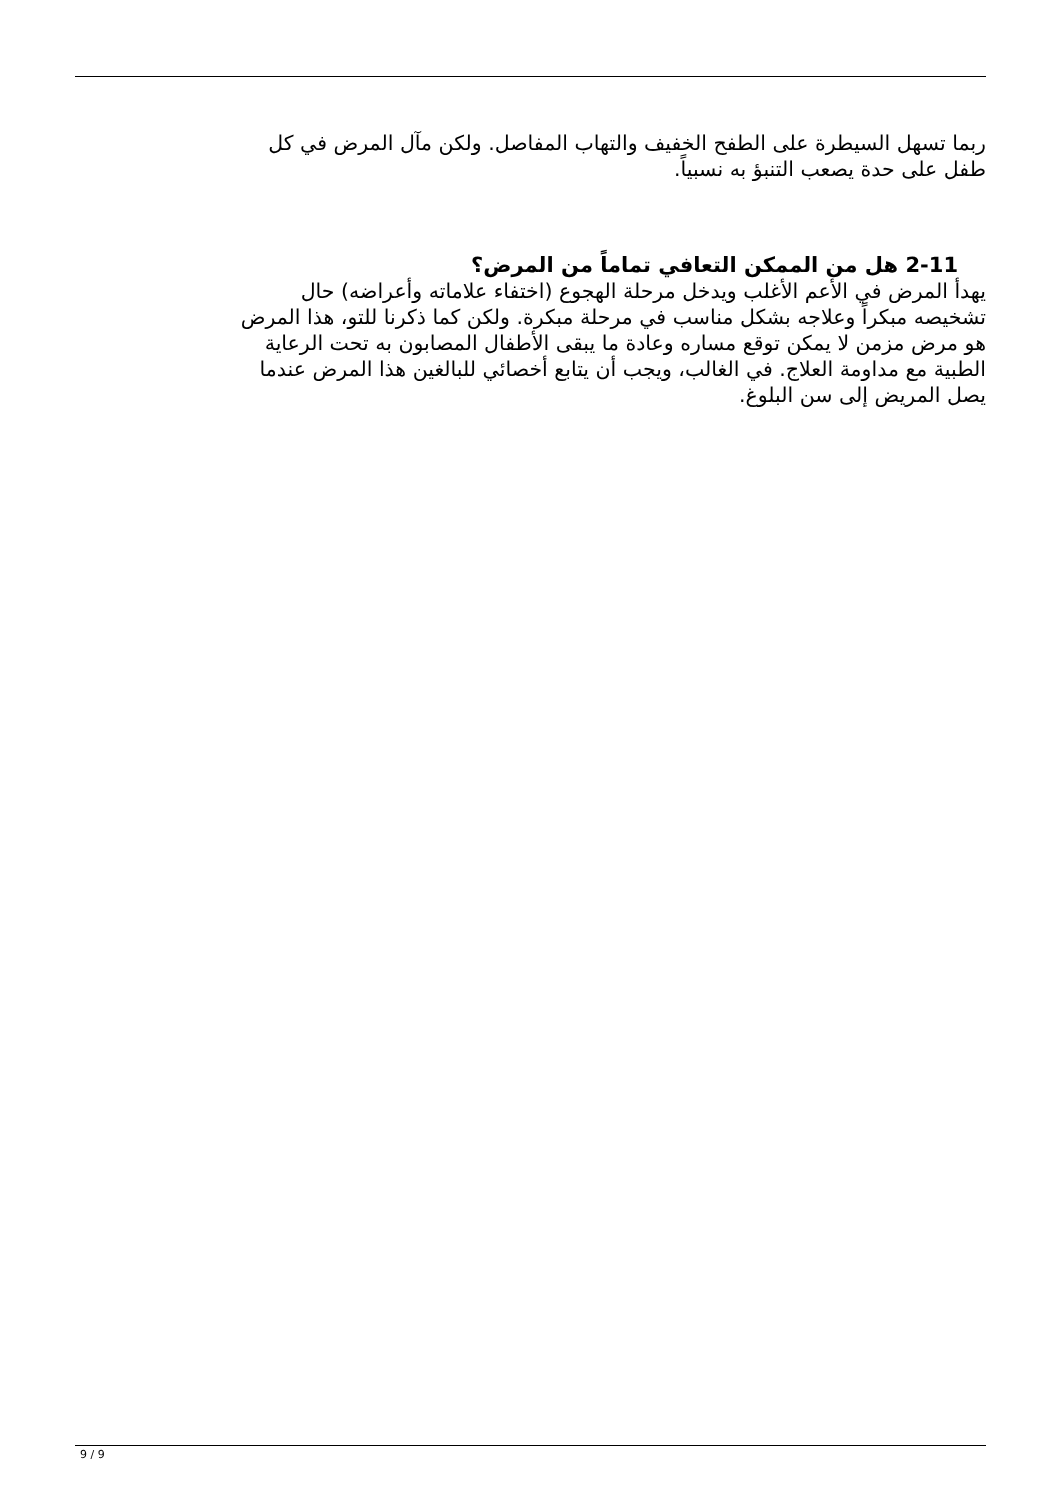ربما تسهل السيطرة على الطفح الخفيف والتهاب المفاصل. ولكن مآل المرض في كل
طفل على حدة يصعب التنبؤ به نسبياً.
2-11 هل من الممكن التعافي تماماً من المرض؟
يهدأ المرض في الأعم الأغلب ويدخل مرحلة الهجوع (اختفاء علاماته وأعراضه) حال
تشخيصه مبكراً وعلاجه بشكل مناسب في مرحلة مبكرة. ولكن كما ذكرنا للتو، هذا المرض
هو مرض مزمن لا يمكن توقع مساره وعادة ما يبقى الأطفال المصابون به تحت الرعاية
الطبية مع مداومة العلاج. في الغالب، ويجب أن يتابع أخصائي للبالغين هذا المرض عندما
يصل المريض إلى سن البلوغ.
9 / 9